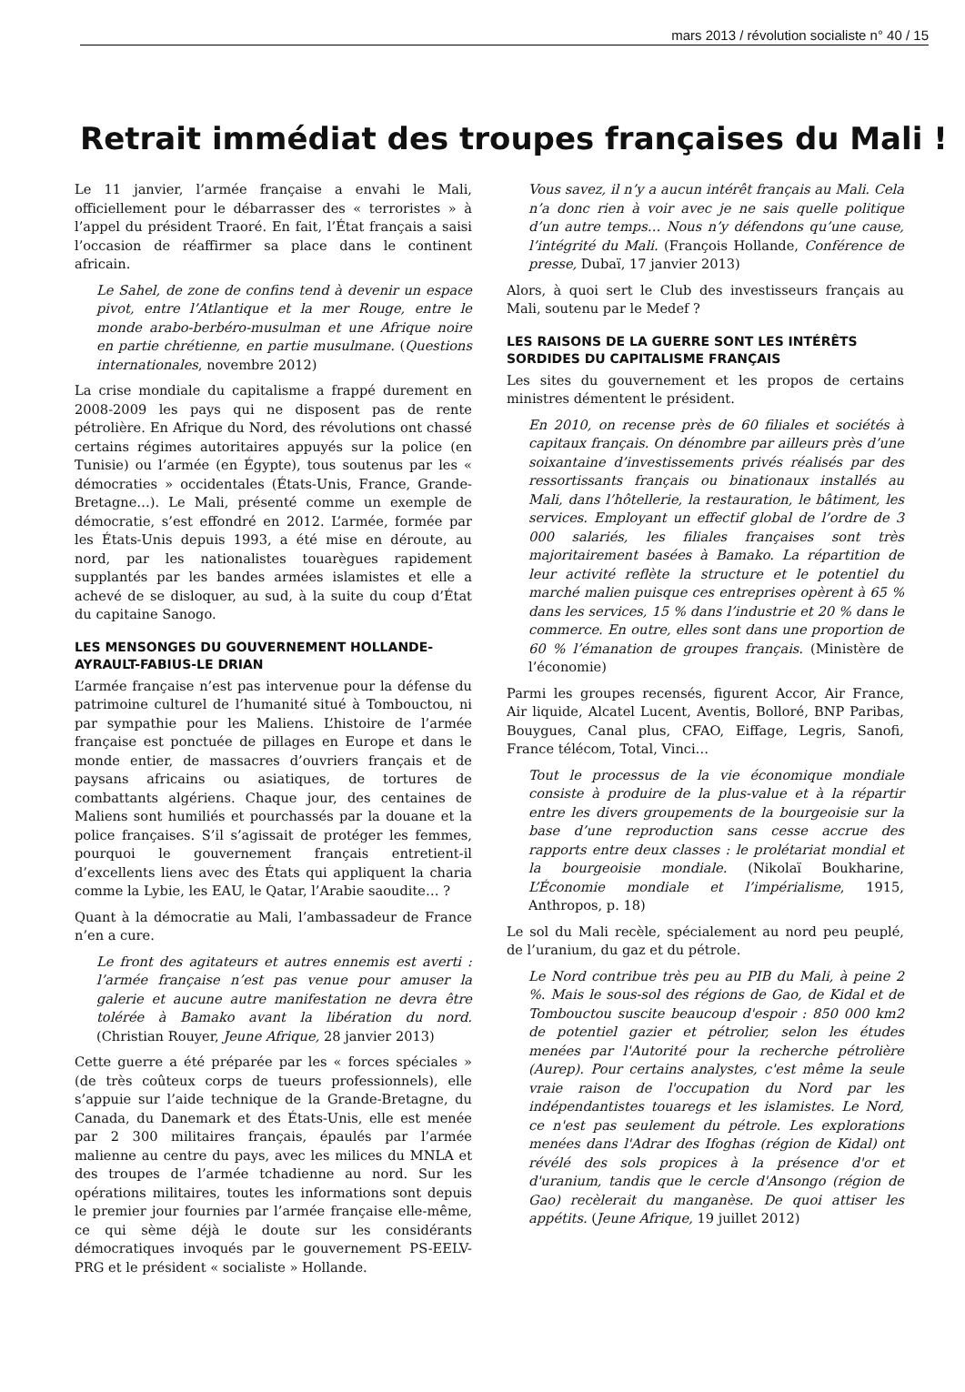mars 2013 / révolution socialiste n° 40 / 15
Retrait immédiat des troupes françaises du Mali !
Le 11 janvier, l’armée française a envahi le Mali, officiellement pour le débarrasser des « terroristes » à l’appel du président Traoré. En fait, l’État français a saisi l’occasion de réaffirmer sa place dans le continent africain.
Le Sahel, de zone de confins tend à devenir un espace pivot, entre l’Atlantique et la mer Rouge, entre le monde arabo-berbéro-musulman et une Afrique noire en partie chrétienne, en partie musulmane. (Questions internationales, novembre 2012)
La crise mondiale du capitalisme a frappé durement en 2008-2009 les pays qui ne disposent pas de rente pétrolière. En Afrique du Nord, des révolutions ont chassé certains régimes autoritaires appuyés sur la police (en Tunisie) ou l’armée (en Égypte), tous soutenus par les « démocraties » occidentales (États-Unis, France, Grande-Bretagne…). Le Mali, présenté comme un exemple de démocratie, s’est effondré en 2012. L’armée, formée par les États-Unis depuis 1993, a été mise en déroute, au nord, par les nationalistes touarègues rapidement supplantés par les bandes armées islamistes et elle a achevé de se disloquer, au sud, à la suite du coup d’État du capitaine Sanogo.
LES MENSONGES DU GOUVERNEMENT HOLLANDE-AYRAULT-FABIUS-LE DRIAN
L’armée française n’est pas intervenue pour la défense du patrimoine culturel de l’humanité situé à Tombouctou, ni par sympathie pour les Maliens. L’histoire de l’armée française est ponctuée de pillages en Europe et dans le monde entier, de massacres d’ouvriers français et de paysans africains ou asiatiques, de tortures de combattants algériens. Chaque jour, des centaines de Maliens sont humiliés et pourchassés par la douane et la police françaises. S’il s’agissait de protéger les femmes, pourquoi le gouvernement français entretient-il d’excellents liens avec des États qui appliquent la charia comme la Lybie, les EAU, le Qatar, l’Arabie saoudite… ?
Quant à la démocratie au Mali, l’ambassadeur de France n’en a cure.
Le front des agitateurs et autres ennemis est averti : l’armée française n’est pas venue pour amuser la galerie et aucune autre manifestation ne devra être tolérée à Bamako avant la libération du nord. (Christian Rouyer, Jeune Afrique, 28 janvier 2013)
Cette guerre a été préparée par les « forces spéciales » (de très coûteux corps de tueurs professionnels), elle s’appuie sur l’aide technique de la Grande-Bretagne, du Canada, du Danemark et des États-Unis, elle est menée par 2 300 militaires français, épaulés par l’armée malienne au centre du pays, avec les milices du MNLA et des troupes de l’armée tchadienne au nord. Sur les opérations militaires, toutes les informations sont depuis le premier jour fournies par l’armée française elle-même, ce qui sème déjà le doute sur les considérants démocratiques invoqués par le gouvernement PS-EELV-PRG et le président « socialiste » Hollande.
Vous savez, il n’y a aucun intérêt français au Mali. Cela n’a donc rien à voir avec je ne sais quelle politique d’un autre temps… Nous n’y défendons qu’une cause, l’intégrité du Mali. (François Hollande, Conférence de presse, Dubaï, 17 janvier 2013)
Alors, à quoi sert le Club des investisseurs français au Mali, soutenu par le Medef ?
LES RAISONS DE LA GUERRE SONT LES INTÉRÊTS SORDIDES DU CAPITALISME FRANÇAIS
Les sites du gouvernement et les propos de certains ministres démentent le président.
En 2010, on recense près de 60 filiales et sociétés à capitaux français. On dénombre par ailleurs près d’une soixantaine d’investissements privés réalisés par des ressortissants français ou binationaux installés au Mali, dans l’hôtellerie, la restauration, le bâtiment, les services. Employant un effectif global de l’ordre de 3 000 salariés, les filiales françaises sont très majoritairement basées à Bamako. La répartition de leur activité reflète la structure et le potentiel du marché malien puisque ces entreprises opèrent à 65 % dans les services, 15 % dans l’industrie et 20 % dans le commerce. En outre, elles sont dans une proportion de 60 % l’émanation de groupes français. (Ministère de l’économie)
Parmi les groupes recensés, figurent Accor, Air France, Air liquide, Alcatel Lucent, Aventis, Bolloré, BNP Paribas, Bouygues, Canal plus, CFAO, Eiffage, Legris, Sanofi, France télécom, Total, Vinci…
Tout le processus de la vie économique mondiale consiste à produire de la plus-value et à la répartir entre les divers groupements de la bourgeoisie sur la base d’une reproduction sans cesse accrue des rapports entre deux classes : le prolétariat mondial et la bourgeoisie mondiale. (Nikolaï Boukharine, L’Économie mondiale et l’impérialisme, 1915, Anthropos, p. 18)
Le sol du Mali recèle, spécialement au nord peu peuplé, de l’uranium, du gaz et du pétrole.
Le Nord contribue très peu au PIB du Mali, à peine 2 %. Mais le sous-sol des régions de Gao, de Kidal et de Tombouctou suscite beaucoup d'espoir : 850 000 km2 de potentiel gazier et pétrolier, selon les études menées par l'Autorité pour la recherche pétrolière (Aurep). Pour certains analystes, c'est même la seule vraie raison de l'occupation du Nord par les indépendantistes touaregs et les islamistes. Le Nord, ce n'est pas seulement du pétrole. Les explorations menées dans l'Adrar des Ifoghas (région de Kidal) ont révélé des sols propices à la présence d'or et d'uranium, tandis que le cercle d'Ansongo (région de Gao) recèlerait du manganèse. De quoi attiser les appétits. (Jeune Afrique, 19 juillet 2012)